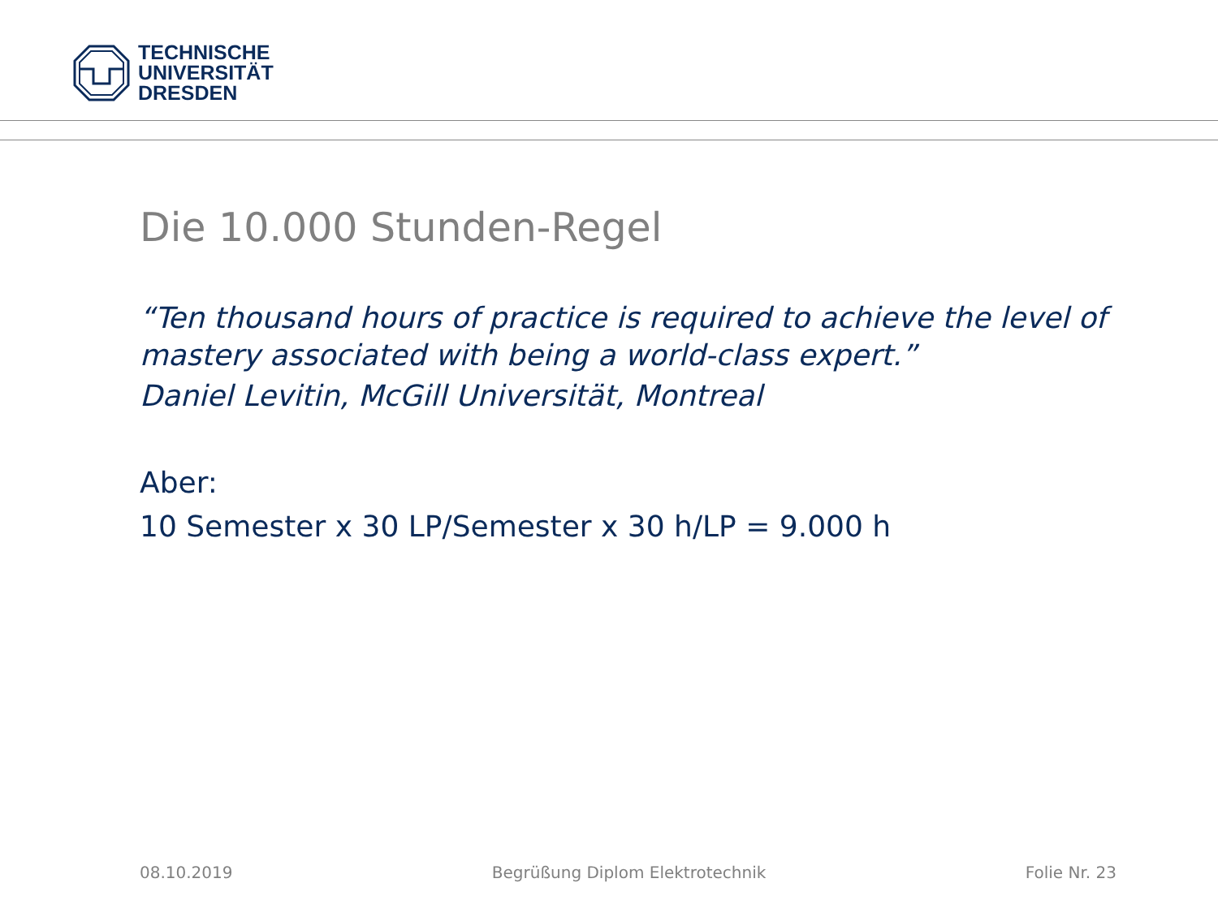TECHNISCHE
UNIVERSITÄT
DRESDEN
Die 10.000 Stunden-Regel
“Ten thousand hours of practice is required to achieve the level of mastery associated with being a world-class expert.”
Daniel Levitin, McGill Universität, Montreal
Aber:
10 Semester x 30 LP/Semester x 30 h/LP = 9.000 h
08.10.2019 Begrüßung Diplom Elektrotechnik Folie Nr. 23